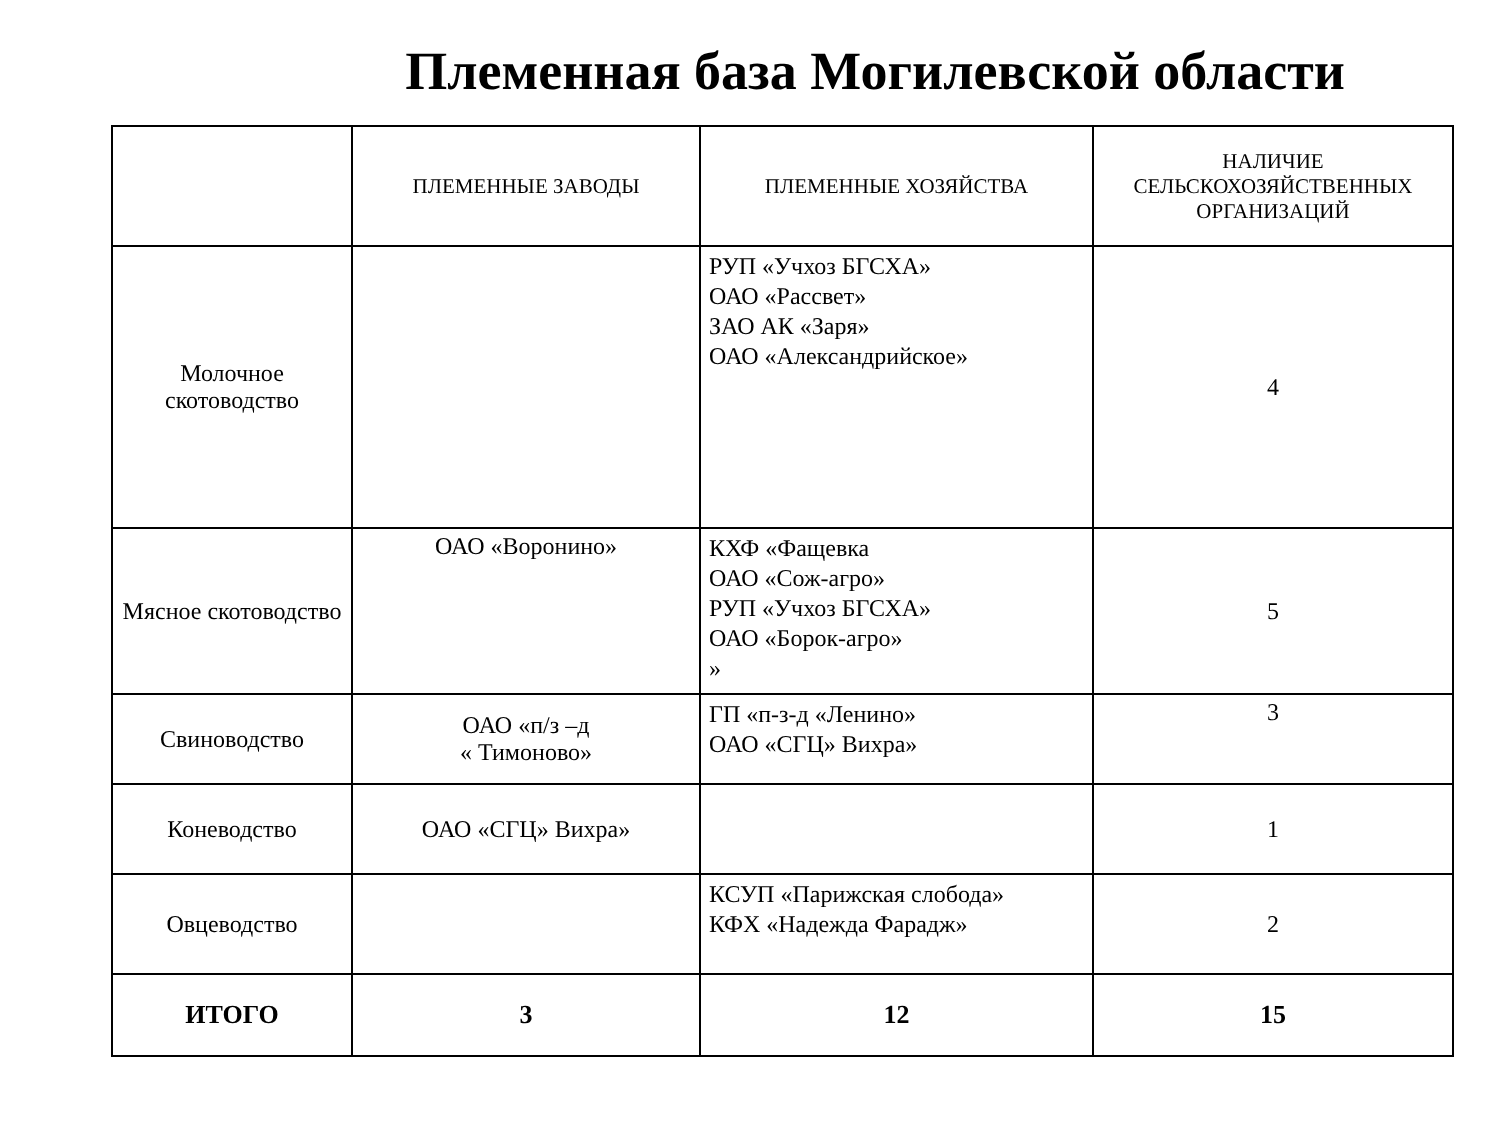Племенная база Могилевской области
| | ПЛЕМЕННЫЕ ЗАВОДЫ | ПЛЕМЕННЫЕ ХОЗЯЙСТВА | НАЛИЧИЕ СЕЛЬСКОХОЗЯЙСТВЕННЫХ ОРГАНИЗАЦИЙ |
| --- | --- | --- | --- |
| Молочное скотоводство | | РУП «Учхоз БГСХА» ОАО «Рассвет» ЗАО АК «Заря» ОАО «Александрийское» | 4 |
| Мясное скотоводство | ОАО «Воронино» | КХФ «Фащевка ОАО «Сож-агро» РУП «Учхоз БГСХА» ОАО «Борок-агро» » | 5 |
| Свиноводство | ОАО «п/з –д « Тимоново» | ГП «п-з-д «Ленино» ОАО «СГЦ» Вихра» | 3 |
| Коневодство | ОАО «СГЦ» Вихра» | | 1 |
| Овцеводство | | КСУП «Парижская слобода» КФХ «Надежда Фарадж» | 2 |
| ИТОГО | 3 | 12 | 15 |